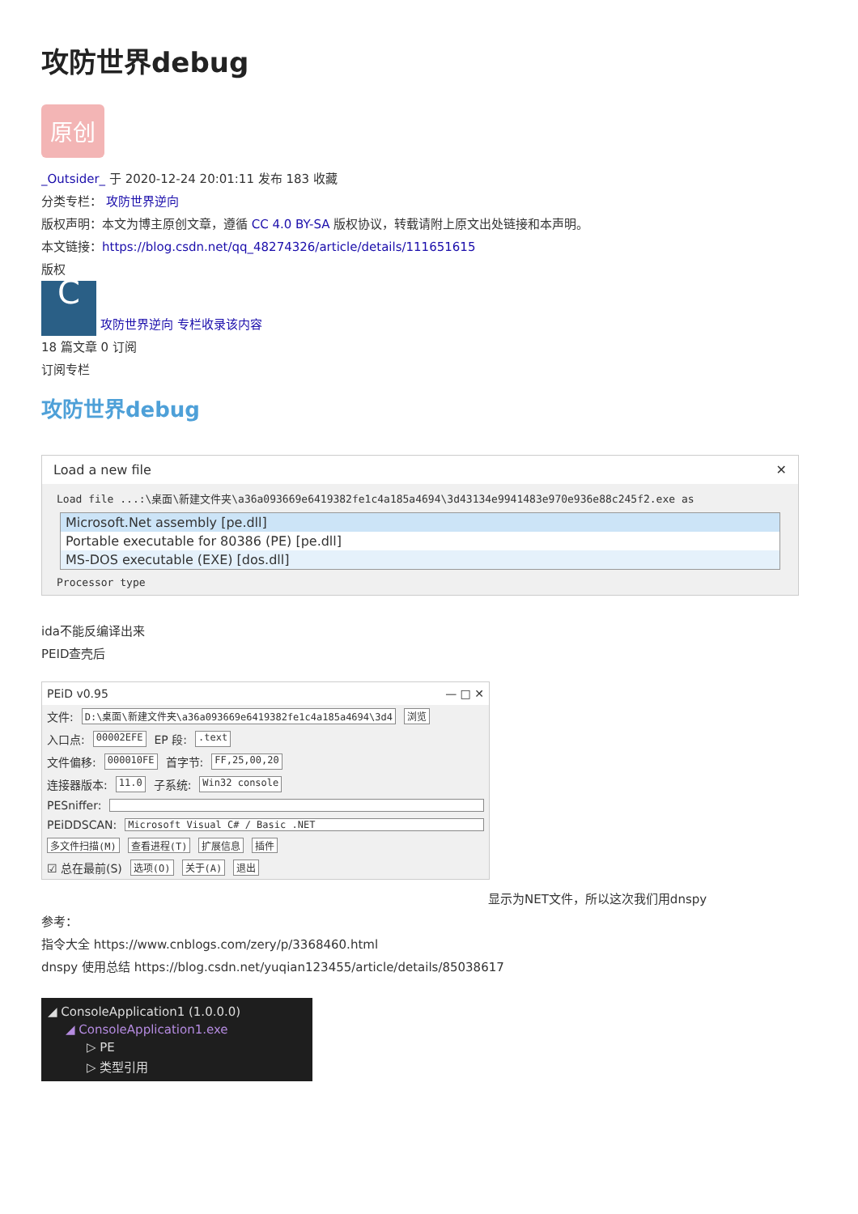攻防世界debug
原创
_Outsider_ 于 2020-12-24 20:01:11 发布 183 收藏
分类专栏： 攻防世界逆向
版权声明：本文为博主原创文章，遵循 CC 4.0 BY-SA 版权协议，转载请附上原文出处链接和本声明。
本文链接：https://blog.csdn.net/qq_48274326/article/details/111651615
版权
C 攻防世界逆向 专栏收录该内容
18 篇文章 0 订阅
订阅专栏
攻防世界debug
Load a new file ✕
Load file ...:\桌面\新建文件夹\a36a093669e6419382fe1c4a185a4694\3d43134e9941483e970e936e88c245f2.exe as
Microsoft.Net assembly [pe.dll]
Portable executable for 80386 (PE) [pe.dll]
MS-DOS executable (EXE) [dos.dll]
Processor type
ida不能反编译出来
PEID查壳后
PEiD v0.95 — □ ✕
文件: D:\桌面\新建文件夹\a36a093669e6419382fe1c4a185a4694\3d4 浏览
入口点: 00002EFE EP 段: .text
文件偏移: 000010FE 首字节: FF,25,00,20
连接器版本: 11.0 子系统: Win32 console
PESniffer:
PEiDDSCAN: Microsoft Visual C# / Basic .NET
多文件扫描(M) 查看进程(T) 扩展信息 插件
☑ 总在最前(S) 选项(O) 关于(A) 退出
显示为NET文件，所以这次我们用dnspy
参考：
指令大全 https://www.cnblogs.com/zery/p/3368460.html
dnspy 使用总结 https://blog.csdn.net/yuqian123455/article/details/85038617
◢ ConsoleApplication1 (1.0.0.0)
◢ ConsoleApplication1.exe
▷ PE
▷ 类型引用